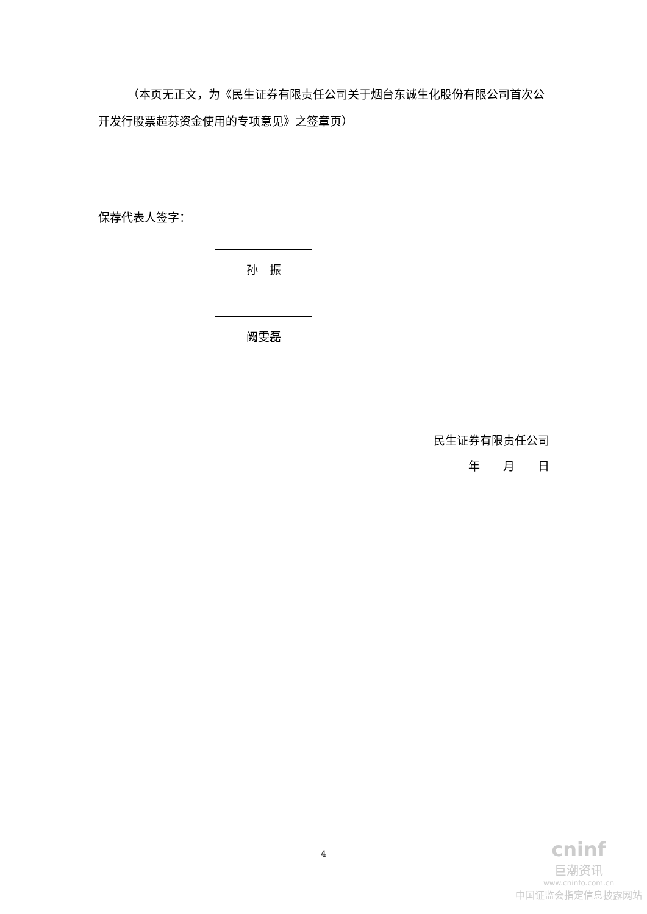（本页无正文，为《民生证券有限责任公司关于烟台东诚生化股份有限公司首次公开发行股票超募资金使用的专项意见》之签章页）
保荐代表人签字：
孙　振
阙雯磊
民生证券有限责任公司
年　　月　　日
4
cninf
巨潮资讯
www.cninfo.com.cn
中国证监会指定信息披露网站